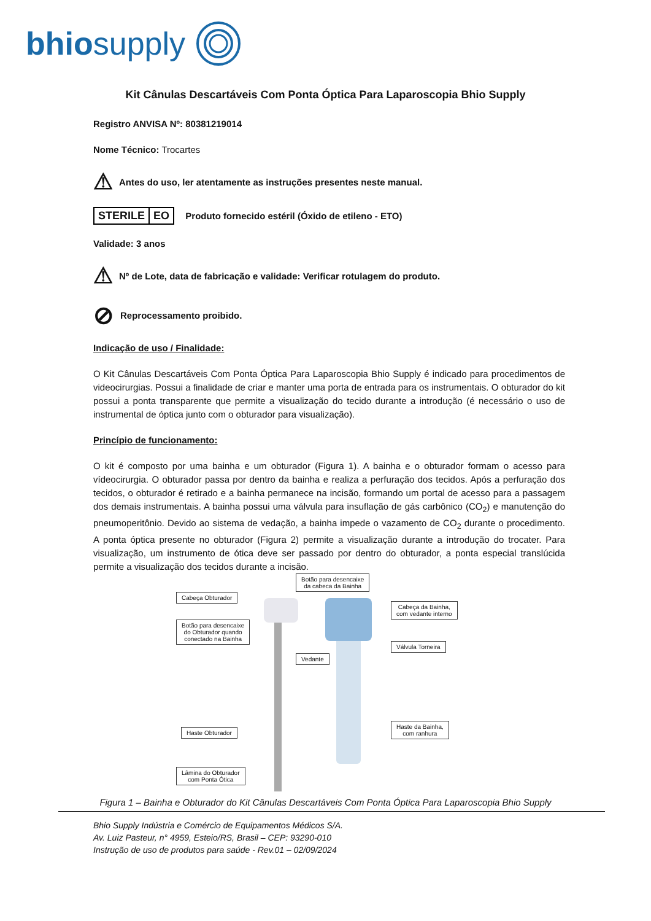bhiosupply
Kit Cânulas Descartáveis Com Ponta Óptica Para Laparoscopia Bhio Supply
Registro ANVISA Nº: 80381219014
Nome Técnico: Trocartes
⚠ Antes do uso, ler atentamente as instruções presentes neste manual.
STERILE EO Produto fornecido estéril (Óxido de etileno - ETO)
Validade: 3 anos
⚠ Nº de Lote, data de fabricação e validade: Verificar rotulagem do produto.
⊘ Reprocessamento proibido.
Indicação de uso / Finalidade:
O Kit Cânulas Descartáveis Com Ponta Óptica Para Laparoscopia Bhio Supply é indicado para procedimentos de videocirurgias. Possui a finalidade de criar e manter uma porta de entrada para os instrumentais. O obturador do kit possui a ponta transparente que permite a visualização do tecido durante a introdução (é necessário o uso de instrumental de óptica junto com o obturador para visualização).
Princípio de funcionamento:
O kit é composto por uma bainha e um obturador (Figura 1). A bainha e o obturador formam o acesso para vídeocirurgia. O obturador passa por dentro da bainha e realiza a perfuração dos tecidos. Após a perfuração dos tecidos, o obturador é retirado e a bainha permanece na incisão, formando um portal de acesso para a passagem dos demais instrumentais. A bainha possui uma válvula para insuflação de gás carbônico (CO<sub>2</sub>) e manutenção do pneumoperitônio. Devido ao sistema de vedação, a bainha impede o vazamento de CO<sub>2</sub> durante o procedimento. A ponta óptica presente no obturador (Figura 2) permite a visualização durante a introdução do trocater. Para visualização, um instrumento de ótica deve ser passado por dentro do obturador, a ponta especial translúcida permite a visualização dos tecidos durante a incisão.
Cabeça Obturador
Botão para desencaixe
do Obturador quando
conectado na Bainha
Haste Obturador
Lâmina do Obturador
com Ponta Ótica
Botão para desencaixe
da cabeca da Bainha
Vedante
Cabeça da Bainha,
com vedante interno
Válvula Torneira
Haste da Bainha,
com ranhura
Figura 1 – Bainha e Obturador do Kit Cânulas Descartáveis Com Ponta Óptica Para Laparoscopia Bhio Supply
Bhio Supply Indústria e Comércio de Equipamentos Médicos S/A.
Av. Luiz Pasteur, n° 4959, Esteio/RS, Brasil – CEP: 93290-010
Instrução de uso de produtos para saúde - Rev.01 – 02/09/2024